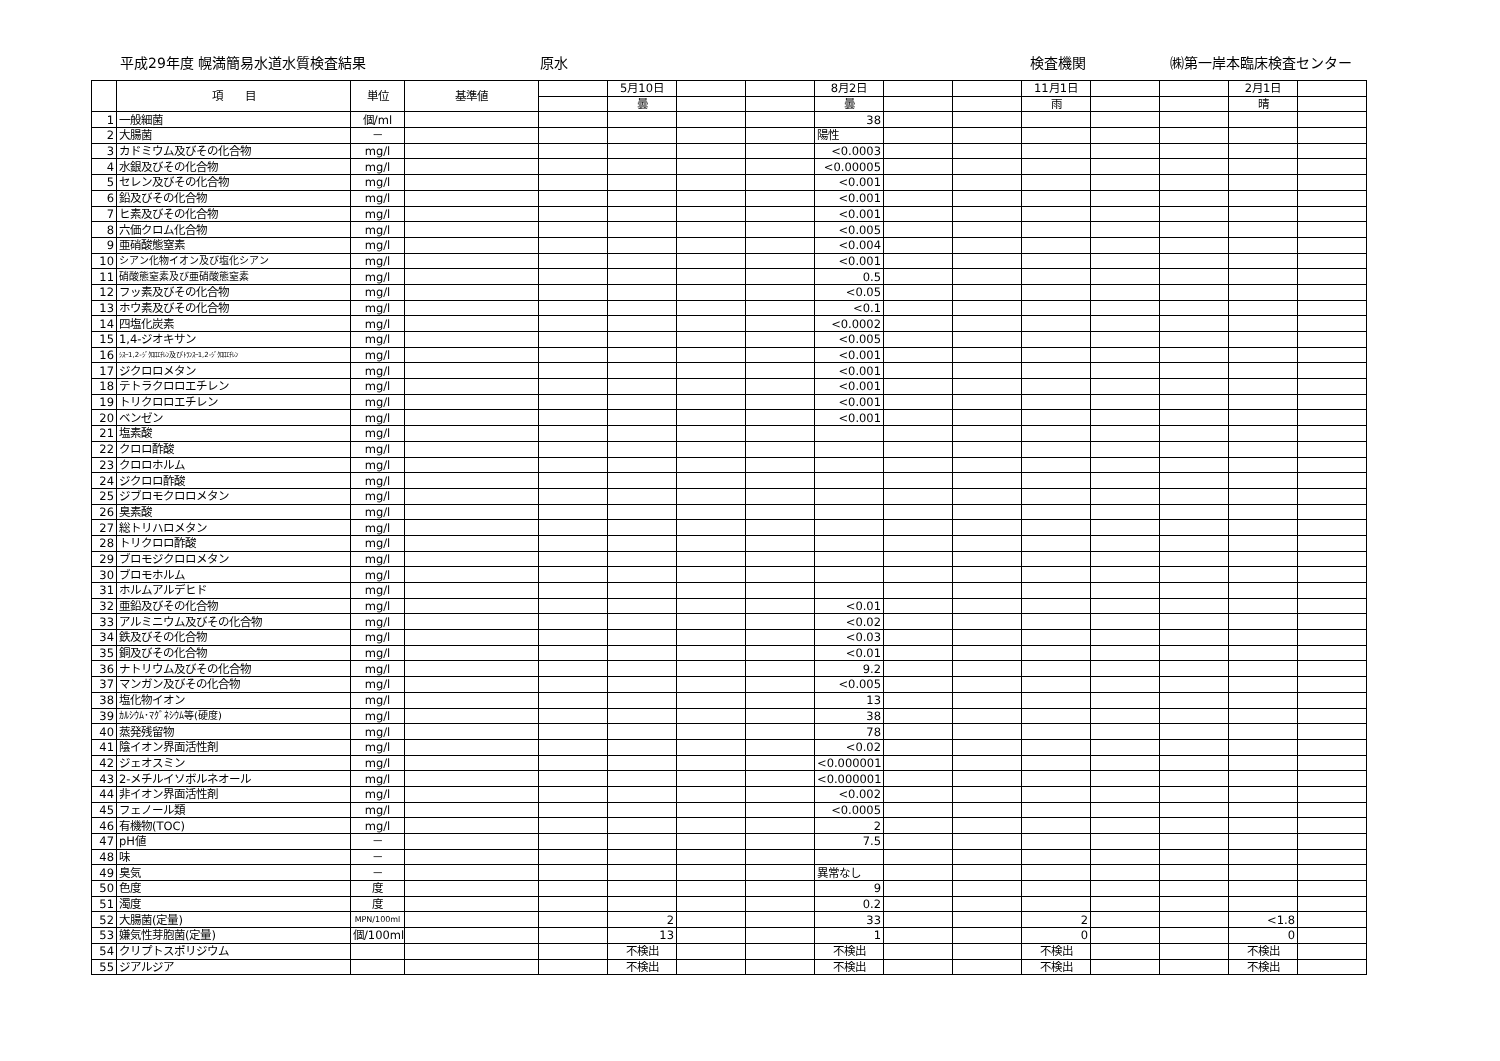平成29年度 幌満簡易水道水質検査結果 原水 検査機関 ㈱第一岸本臨床検査センター
| | 項 目 | 単位 | 基準値 | | 5月10日 | | | 8月2日 | | | 11月1日 | | | 2月1日 | |
| | | | | | 曇 | | | 曇 | | | 雨 | | | 晴 | |
| 1 | 一般細菌 | 個/ml | | | | | | 38 | | | | | | | |
| 2 | 大腸菌 | － | | | | | | 陽性 | | | | | | | |
| 3 | カドミウム及びその化合物 | mg/l | | | | | | <0.0003 | | | | | | | |
| 4 | 水銀及びその化合物 | mg/l | | | | | | <0.00005 | | | | | | | |
| 5 | セレン及びその化合物 | mg/l | | | | | | <0.001 | | | | | | | |
| 6 | 鉛及びその化合物 | mg/l | | | | | | <0.001 | | | | | | | |
| 7 | ヒ素及びその化合物 | mg/l | | | | | | <0.001 | | | | | | | |
| 8 | 六価クロム化合物 | mg/l | | | | | | <0.005 | | | | | | | |
| 9 | 亜硝酸態窒素 | mg/l | | | | | | <0.004 | | | | | | | |
| 10 | シアン化物イオン及び塩化シアン | mg/l | | | | | | <0.001 | | | | | | | |
| 11 | 硝酸態窒素及び亜硝酸態窒素 | mg/l | | | | | | 0.5 | | | | | | | |
| 12 | フッ素及びその化合物 | mg/l | | | | | | <0.05 | | | | | | | |
| 13 | ホウ素及びその化合物 | mg/l | | | | | | <0.1 | | | | | | | |
| 14 | 四塩化炭素 | mg/l | | | | | | <0.0002 | | | | | | | |
| 15 | 1,4-ジオキサン | mg/l | | | | | | <0.005 | | | | | | | |
| 16 | ｼｽｰ1,2-ｼﾞｸﾛﾛｴﾁﾚﾝ及びﾄﾗﾝｽｰ1,2-ｼﾞｸﾛﾛｴﾁﾚﾝ | mg/l | | | | | | <0.001 | | | | | | | |
| 17 | ジクロロメタン | mg/l | | | | | | <0.001 | | | | | | | |
| 18 | テトラクロロエチレン | mg/l | | | | | | <0.001 | | | | | | | |
| 19 | トリクロロエチレン | mg/l | | | | | | <0.001 | | | | | | | |
| 20 | ベンゼン | mg/l | | | | | | <0.001 | | | | | | | |
| 21 | 塩素酸 | mg/l | | | | | | | | | | | | | |
| 22 | クロロ酢酸 | mg/l | | | | | | | | | | | | | |
| 23 | クロロホルム | mg/l | | | | | | | | | | | | | |
| 24 | ジクロロ酢酸 | mg/l | | | | | | | | | | | | | |
| 25 | ジブロモクロロメタン | mg/l | | | | | | | | | | | | | |
| 26 | 臭素酸 | mg/l | | | | | | | | | | | | | |
| 27 | 総トリハロメタン | mg/l | | | | | | | | | | | | | |
| 28 | トリクロロ酢酸 | mg/l | | | | | | | | | | | | | |
| 29 | ブロモジクロロメタン | mg/l | | | | | | | | | | | | | |
| 30 | ブロモホルム | mg/l | | | | | | | | | | | | | |
| 31 | ホルムアルデヒド | mg/l | | | | | | | | | | | | | |
| 32 | 亜鉛及びその化合物 | mg/l | | | | | | <0.01 | | | | | | | |
| 33 | アルミニウム及びその化合物 | mg/l | | | | | | <0.02 | | | | | | | |
| 34 | 鉄及びその化合物 | mg/l | | | | | | <0.03 | | | | | | | |
| 35 | 銅及びその化合物 | mg/l | | | | | | <0.01 | | | | | | | |
| 36 | ナトリウム及びその化合物 | mg/l | | | | | | 9.2 | | | | | | | |
| 37 | マンガン及びその化合物 | mg/l | | | | | | <0.005 | | | | | | | |
| 38 | 塩化物イオン | mg/l | | | | | | 13 | | | | | | | |
| 39 | ｶﾙｼｳﾑ･ﾏｸﾞﾈｼｳﾑ等(硬度) | mg/l | | | | | | 38 | | | | | | | |
| 40 | 蒸発残留物 | mg/l | | | | | | 78 | | | | | | | |
| 41 | 陰イオン界面活性剤 | mg/l | | | | | | <0.02 | | | | | | | |
| 42 | ジェオスミン | mg/l | | | | | | <0.000001 | | | | | | | |
| 43 | 2-メチルイソボルネオール | mg/l | | | | | | <0.000001 | | | | | | | |
| 44 | 非イオン界面活性剤 | mg/l | | | | | | <0.002 | | | | | | | |
| 45 | フェノール類 | mg/l | | | | | | <0.0005 | | | | | | | |
| 46 | 有機物(TOC) | mg/l | | | | | | 2 | | | | | | | |
| 47 | pH値 | － | | | | | | 7.5 | | | | | | | |
| 48 | 味 | － | | | | | | | | | | | | | |
| 49 | 臭気 | － | | | | | | 異常なし | | | | | | | |
| 50 | 色度 | 度 | | | | | | 9 | | | | | | | |
| 51 | 濁度 | 度 | | | | | | 0.2 | | | | | | | |
| 52 | 大腸菌(定量) | MPN/100ml | | | 2 | | | 33 | | | 2 | | | <1.8 | |
| 53 | 嫌気性芽胞菌(定量) | 個/100ml | | | 13 | | | 1 | | | 0 | | | 0 | |
| 54 | クリプトスポリジウム | | | | 不検出 | | | 不検出 | | | 不検出 | | | 不検出 | |
| 55 | ジアルジア | | | | 不検出 | | | 不検出 | | | 不検出 | | | 不検出 | |